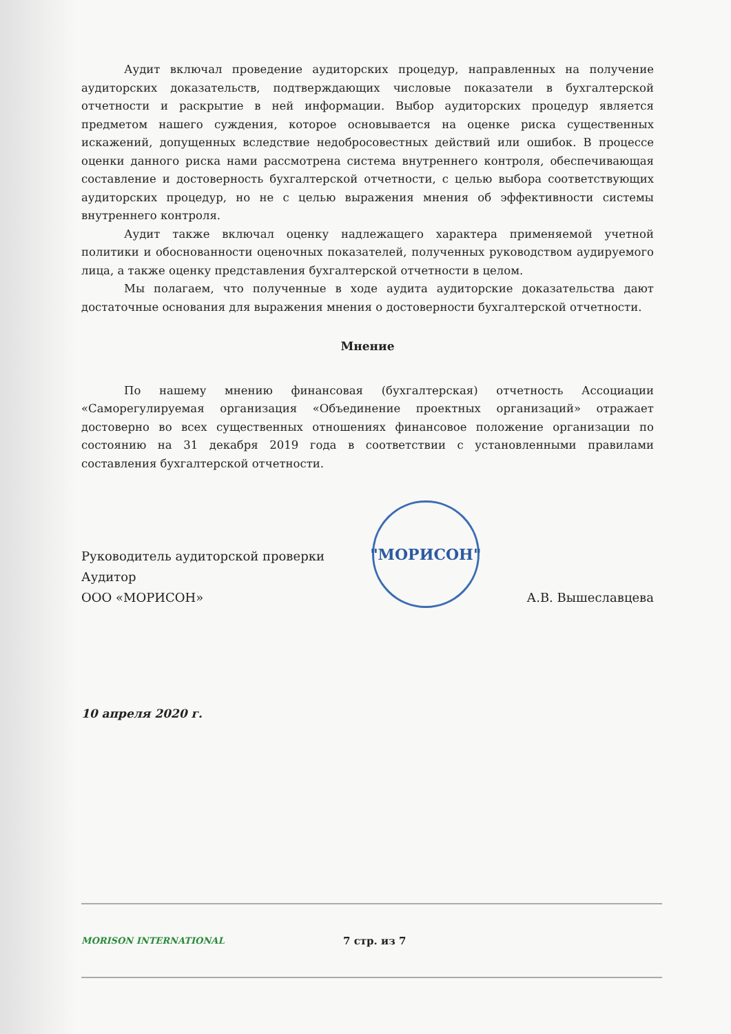Аудит включал проведение аудиторских процедур, направленных на получение аудиторских доказательств, подтверждающих числовые показатели в бухгалтерской отчетности и раскрытие в ней информации. Выбор аудиторских процедур является предметом нашего суждения, которое основывается на оценке риска существенных искажений, допущенных вследствие недобросовестных действий или ошибок. В процессе оценки данного риска нами рассмотрена система внутреннего контроля, обеспечивающая составление и достоверность бухгалтерской отчетности, с целью выбора соответствующих аудиторских процедур, но не с целью выражения мнения об эффективности системы внутреннего контроля.
Аудит также включал оценку надлежащего характера применяемой учетной политики и обоснованности оценочных показателей, полученных руководством аудируемого лица, а также оценку представления бухгалтерской отчетности в целом.
Мы полагаем, что полученные в ходе аудита аудиторские доказательства дают достаточные основания для выражения мнения о достоверности бухгалтерской отчетности.
Мнение
По нашему мнению финансовая (бухгалтерская) отчетность Ассоциации «Саморегулируемая организация «Объединение проектных организаций» отражает достоверно во всех существенных отношениях финансовое положение организации по состоянию на 31 декабря 2019 года в соответствии с установленными правилами составления бухгалтерской отчетности.
Руководитель аудиторской проверки
Аудитор
ООО «МОРИСОН»
"МОРИСОН"
А.В. Вышеславцева
10 апреля 2020 г.
MORISON INTERNATIONAL
7 стр. из 7